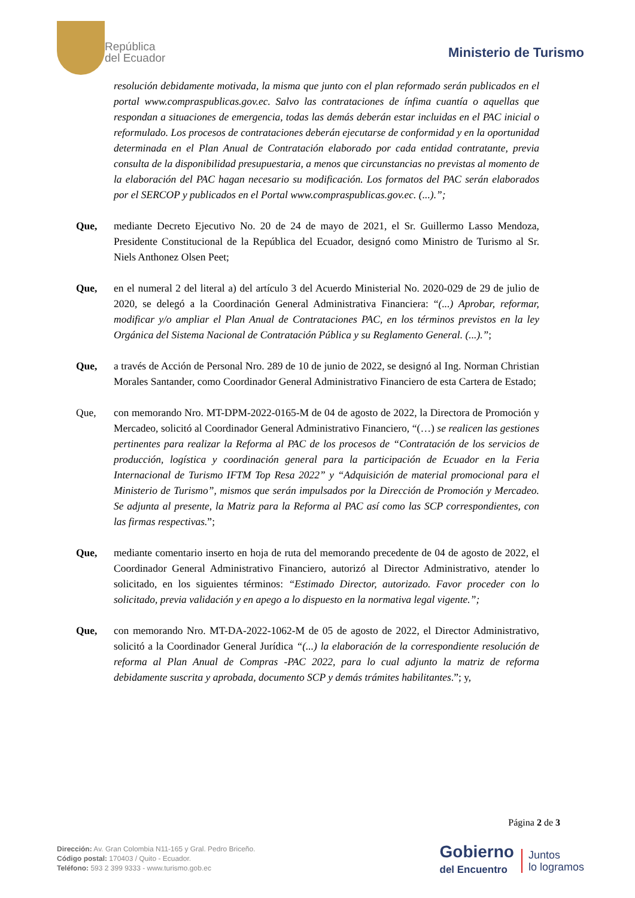República
del Ecuador
Ministerio de Turismo
resolución debidamente motivada, la misma que junto con el plan reformado serán publicados en el portal www.compraspublicas.gov.ec. Salvo las contrataciones de ínfima cuantía o aquellas que respondan a situaciones de emergencia, todas las demás deberán estar incluidas en el PAC inicial o reformulado. Los procesos de contrataciones deberán ejecutarse de conformidad y en la oportunidad determinada en el Plan Anual de Contratación elaborado por cada entidad contratante, previa consulta de la disponibilidad presupuestaria, a menos que circunstancias no previstas al momento de la elaboración del PAC hagan necesario su modificación. Los formatos del PAC serán elaborados por el SERCOP y publicados en el Portal www.compraspublicas.gov.ec. (...).”;
Que, mediante Decreto Ejecutivo No. 20 de 24 de mayo de 2021, el Sr. Guillermo Lasso Mendoza, Presidente Constitucional de la República del Ecuador, designó como Ministro de Turismo al Sr. Niels Anthonez Olsen Peet;
Que, en el numeral 2 del literal a) del artículo 3 del Acuerdo Ministerial No. 2020-029 de 29 de julio de 2020, se delegó a la Coordinación General Administrativa Financiera: “(...) Aprobar, reformar, modificar y/o ampliar el Plan Anual de Contrataciones PAC, en los términos previstos en la ley Orgánica del Sistema Nacional de Contratación Pública y su Reglamento General. (...).”;
Que, a través de Acción de Personal Nro. 289 de 10 de junio de 2022, se designó al Ing. Norman Christian Morales Santander, como Coordinador General Administrativo Financiero de esta Cartera de Estado;
Que, con memorando Nro. MT-DPM-2022-0165-M de 04 de agosto de 2022, la Directora de Promoción y Mercadeo, solicitó al Coordinador General Administrativo Financiero, “(…) se realicen las gestiones pertinentes para realizar la Reforma al PAC de los procesos de “Contratación de los servicios de producción, logística y coordinación general para la participación de Ecuador en la Feria Internacional de Turismo IFTM Top Resa 2022” y “Adquisición de material promocional para el Ministerio de Turismo”, mismos que serán impulsados por la Dirección de Promoción y Mercadeo. Se adjunta al presente, la Matriz para la Reforma al PAC así como las SCP correspondientes, con las firmas respectivas.”;
Que, mediante comentario inserto en hoja de ruta del memorando precedente de 04 de agosto de 2022, el Coordinador General Administrativo Financiero, autorizó al Director Administrativo, atender lo solicitado, en los siguientes términos: “Estimado Director, autorizado. Favor proceder con lo solicitado, previa validación y en apego a lo dispuesto en la normativa legal vigente.”;
Que, con memorando Nro. MT-DA-2022-1062-M de 05 de agosto de 2022, el Director Administrativo, solicitó a la Coordinador General Jurídica “(...) la elaboración de la correspondiente resolución de reforma al Plan Anual de Compras -PAC 2022, para lo cual adjunto la matriz de reforma debidamente suscrita y aprobada, documento SCP y demás trámites habilitantes.”; y,
Página 2 de 3
Dirección: Av. Gran Colombia N11-165 y Gral. Pedro Briceño.
Código postal: 170403 / Quito - Ecuador.
Teléfono: 593 2 399 9333 - www.turismo.gob.ec
Gobierno
del Encuentro
Juntos
lo logramos